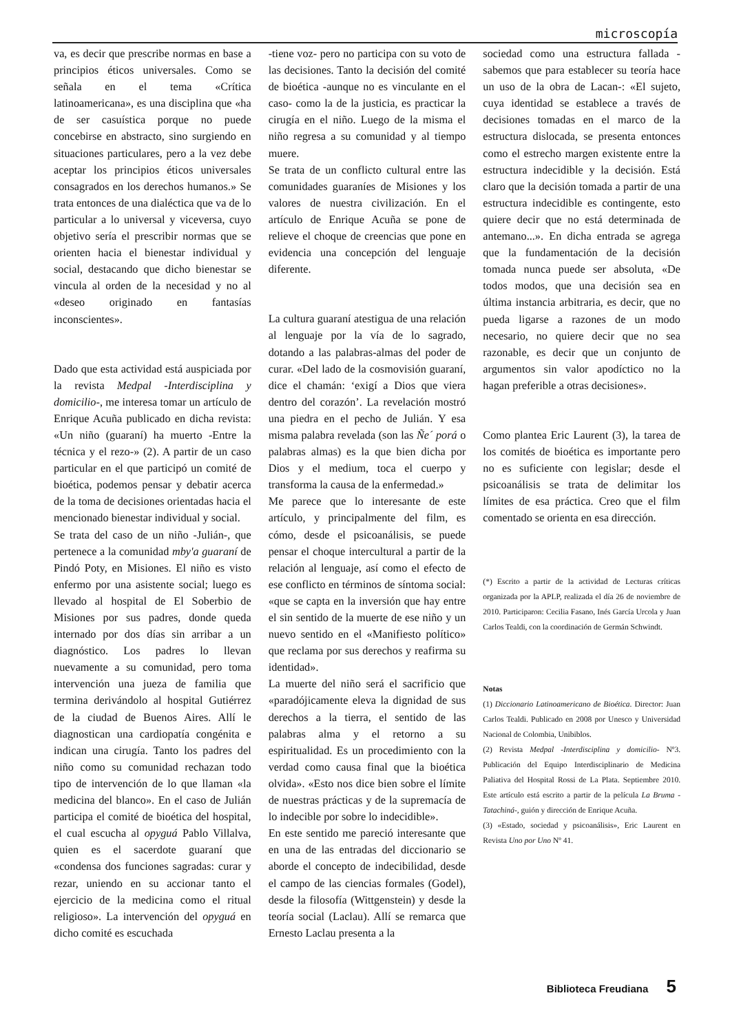microscopía
va, es decir que prescribe normas en base a principios éticos universales. Como se señala en el tema «Crítica latinoamericana», es una disciplina que «ha de ser casuística porque no puede concebirse en abstracto, sino surgiendo en situaciones particulares, pero a la vez debe aceptar los principios éticos universales consagrados en los derechos humanos.» Se trata entonces de una dialéctica que va de lo particular a lo universal y viceversa, cuyo objetivo sería el prescribir normas que se orienten hacia el bienestar individual y social, destacando que dicho bienestar se vincula al orden de la necesidad y no al «deseo originado en fantasías inconscientes».
Dado que esta actividad está auspiciada por la revista Medpal -Interdisciplina y domicilio-, me interesa tomar un artículo de Enrique Acuña publicado en dicha revista: «Un niño (guaraní) ha muerto -Entre la técnica y el rezo-» (2). A partir de un caso particular en el que participó un comité de bioética, podemos pensar y debatir acerca de la toma de decisiones orientadas hacia el mencionado bienestar individual y social.
Se trata del caso de un niño -Julián-, que pertenece a la comunidad mby'a guaraní de Pindó Poty, en Misiones. El niño es visto enfermo por una asistente social; luego es llevado al hospital de El Soberbio de Misiones por sus padres, donde queda internado por dos días sin arribar a un diagnóstico. Los padres lo llevan nuevamente a su comunidad, pero toma intervención una jueza de familia que termina derivándolo al hospital Gutiérrez de la ciudad de Buenos Aires. Allí le diagnostican una cardiopatía congénita e indican una cirugía. Tanto los padres del niño como su comunidad rechazan todo tipo de intervención de lo que llaman «la medicina del blanco». En el caso de Julián participa el comité de bioética del hospital, el cual escucha al opyguá Pablo Villalva, quien es el sacerdote guaraní que «condensa dos funciones sagradas: curar y rezar, uniendo en su accionar tanto el ejercicio de la medicina como el ritual religioso». La intervención del opyguá en dicho comité es escuchada
-tiene voz- pero no participa con su voto de las decisiones. Tanto la decisión del comité de bioética -aunque no es vinculante en el caso- como la de la justicia, es practicar la cirugía en el niño. Luego de la misma el niño regresa a su comunidad y al tiempo muere.
Se trata de un conflicto cultural entre las comunidades guaraníes de Misiones y los valores de nuestra civilización. En el artículo de Enrique Acuña se pone de relieve el choque de creencias que pone en evidencia una concepción del lenguaje diferente.
La cultura guaraní atestigua de una relación al lenguaje por la vía de lo sagrado, dotando a las palabras-almas del poder de curar. «Del lado de la cosmovisión guaraní, dice el chamán: ‘exigí a Dios que viera dentro del corazón’. La revelación mostró una piedra en el pecho de Julián. Y esa misma palabra revelada (son las Ñe´ porá o palabras almas) es la que bien dicha por Dios y el medium, toca el cuerpo y transforma la causa de la enfermedad.»
Me parece que lo interesante de este artículo, y principalmente del film, es cómo, desde el psicoanálisis, se puede pensar el choque intercultural a partir de la relación al lenguaje, así como el efecto de ese conflicto en términos de síntoma social: «que se capta en la inversión que hay entre el sin sentido de la muerte de ese niño y un nuevo sentido en el «Manifiesto político» que reclama por sus derechos y reafirma su identidad».
La muerte del niño será el sacrificio que «paradójicamente eleva la dignidad de sus derechos a la tierra, el sentido de las palabras alma y el retorno a su espiritualidad. Es un procedimiento con la verdad como causa final que la bioética olvida». «Esto nos dice bien sobre el límite de nuestras prácticas y de la supremacía de lo indecible por sobre lo indecidible».
En este sentido me pareció interesante que en una de las entradas del diccionario se aborde el concepto de indecibilidad, desde el campo de las ciencias formales (Godel), desde la filosofía (Wittgenstein) y desde la teoría social (Laclau). Allí se remarca que Ernesto Laclau presenta a la
sociedad como una estructura fallada -sabemos que para establecer su teoría hace un uso de la obra de Lacan-: «El sujeto, cuya identidad se establece a través de decisiones tomadas en el marco de la estructura dislocada, se presenta entonces como el estrecho margen existente entre la estructura indecidible y la decisión. Está claro que la decisión tomada a partir de una estructura indecidible es contingente, esto quiere decir que no está determinada de antemano...». En dicha entrada se agrega que la fundamentación de la decisión tomada nunca puede ser absoluta, «De todos modos, que una decisión sea en última instancia arbitraria, es decir, que no pueda ligarse a razones de un modo necesario, no quiere decir que no sea razonable, es decir que un conjunto de argumentos sin valor apodíctico no la hagan preferible a otras decisiones».
Como plantea Eric Laurent (3), la tarea de los comités de bioética es importante pero no es suficiente con legislar; desde el psicoanálisis se trata de delimitar los límites de esa práctica. Creo que el film comentado se orienta en esa dirección.
(*) Escrito a partir de la actividad de Lecturas críticas organizada por la APLP, realizada el día 26 de noviembre de 2010. Participaron: Cecilia Fasano, Inés García Urcola y Juan Carlos Tealdi, con la coordinación de Germán Schwindt.
Notas
(1) Diccionario Latinoamericano de Bioética. Director: Juan Carlos Tealdi. Publicado en 2008 por Unesco y Universidad Nacional de Colombia, Unibiblos.
(2) Revista Medpal -Interdisciplina y domicilio- Nº3. Publicación del Equipo Interdisciplinario de Medicina Paliativa del Hospital Rossi de La Plata. Septiembre 2010. Este artículo está escrito a partir de la película La Bruma -Tatachiná-, guión y dirección de Enrique Acuña.
(3) «Estado, sociedad y psicoanálisis», Eric Laurent en Revista Uno por Uno Nº 41.
Biblioteca Freudiana 5